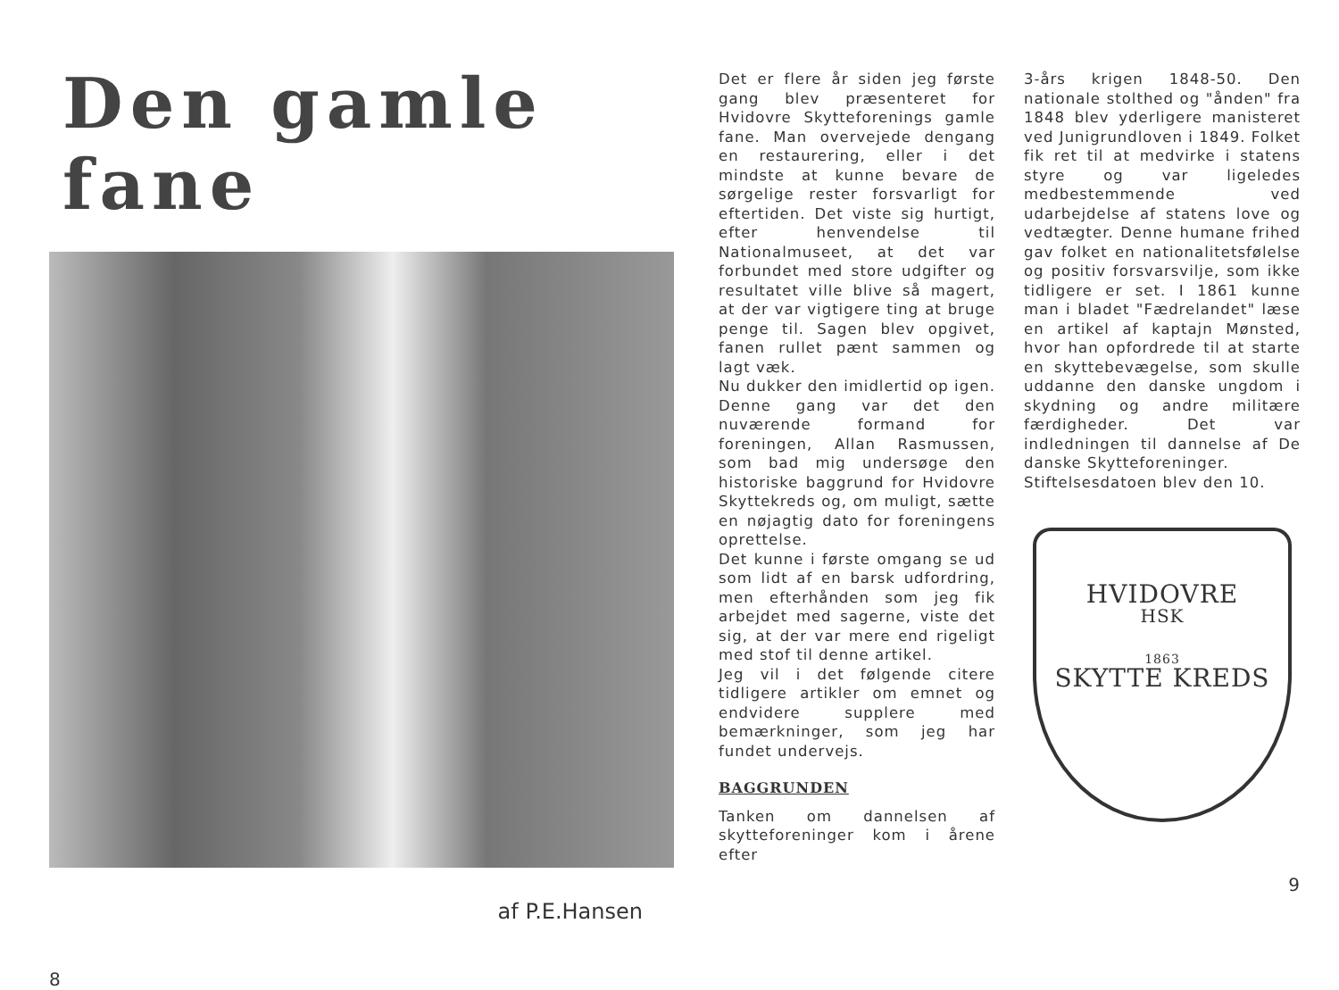Den gamle fane
af P.E.Hansen
8
Det er flere år siden jeg første gang blev præsenteret for Hvidovre Skytteforenings gamle fane. Man overvejede dengang en restaurering, eller i det mindste at kunne bevare de sørgelige rester forsvarligt for eftertiden. Det viste sig hurtigt, efter henvendelse til Nationalmuseet, at det var forbundet med store udgifter og resultatet ville blive så magert, at der var vigtigere ting at bruge penge til. Sagen blev opgivet, fanen rullet pænt sammen og lagt væk.
Nu dukker den imidlertid op igen. Denne gang var det den nuværende formand for foreningen, Allan Rasmussen, som bad mig undersøge den historiske baggrund for Hvidovre Skyttekreds og, om muligt, sætte en nøjagtig dato for foreningens oprettelse.
Det kunne i første omgang se ud som lidt af en barsk udfordring, men efterhånden som jeg fik arbejdet med sagerne, viste det sig, at der var mere end rigeligt med stof til denne artikel.
Jeg vil i det følgende citere tidligere artikler om emnet og endvidere supplere med bemærkninger, som jeg har fundet undervejs.
BAGGRUNDEN
Tanken om dannelsen af skytteforeninger kom i årene efter
3-års krigen 1848-50. Den nationale stolthed og "ånden" fra 1848 blev yderligere manisteret ved Junigrundloven i 1849. Folket fik ret til at medvirke i statens styre og var ligeledes medbestemmende ved udarbejdelse af statens love og vedtægter. Denne humane frihed gav folket en nationalitetsfølelse og positiv forsvarsvilje, som ikke tidligere er set. I 1861 kunne man i bladet "Fædrelandet" læse en artikel af kaptajn Mønsted, hvor han opfordrede til at starte en skyttebevægelse, som skulle uddanne den danske ungdom i skydning og andre militære færdigheder. Det var indledningen til dannelse af De danske Skytteforeninger.
Stiftelsesdatoen blev den 10.
HVIDOVRE
HSK
1863
SKYTTE KREDS
9